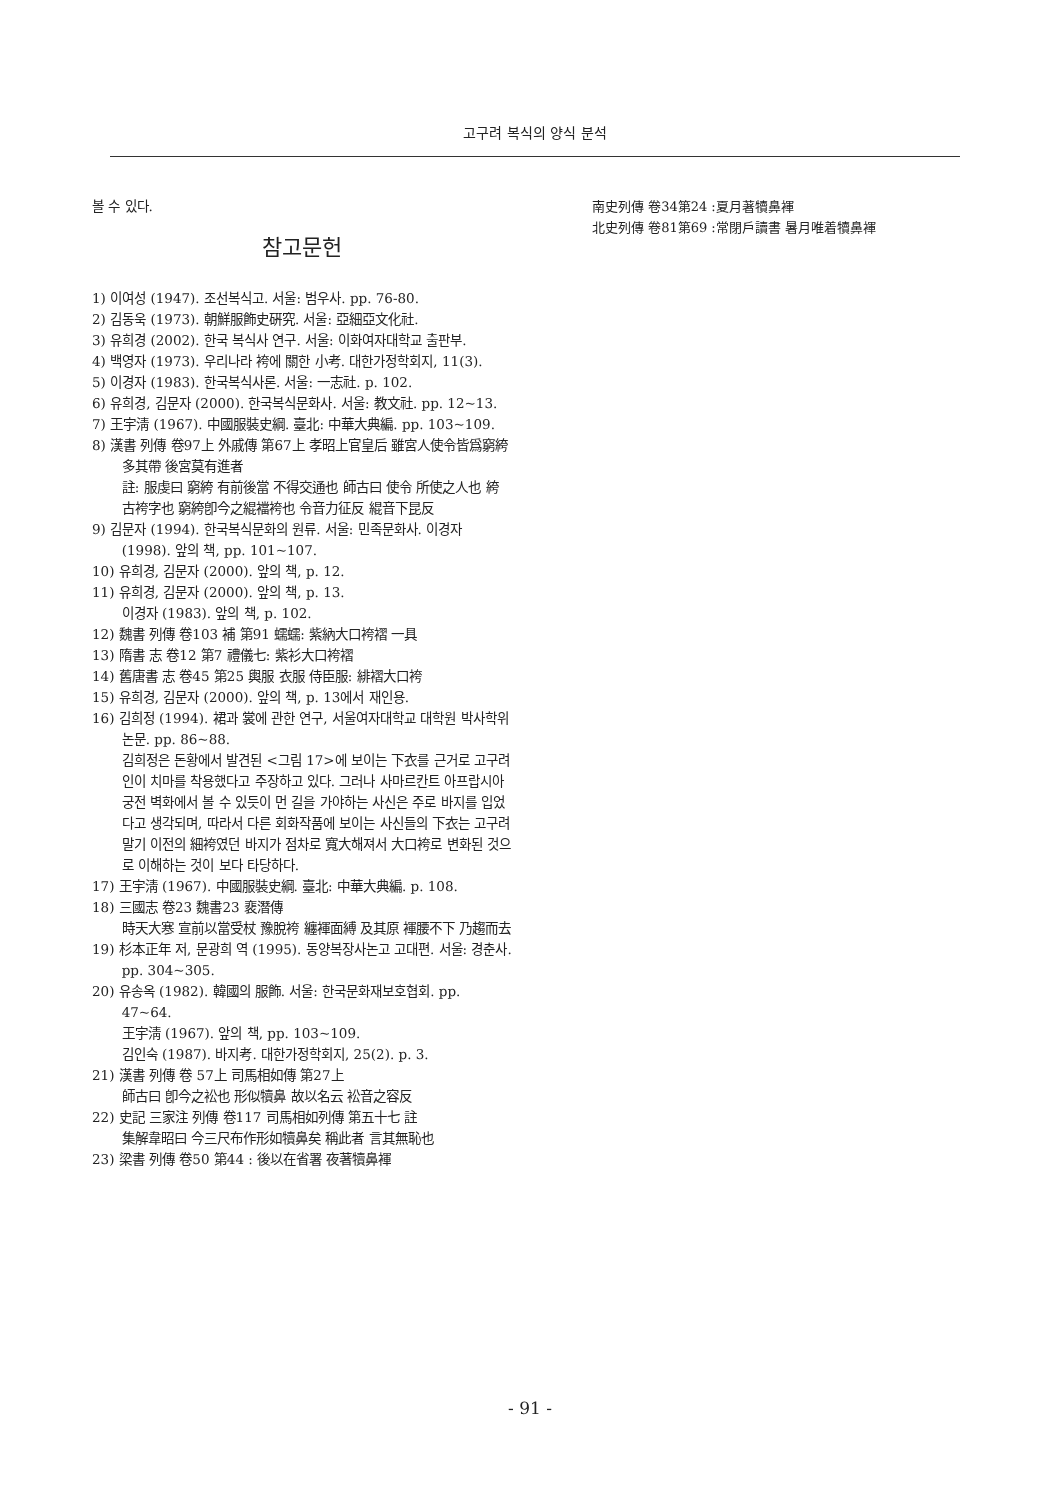고구려 복식의 양식 분석
볼 수 있다.
참고문헌
1) 이여성 (1947). 조선복식고. 서울: 범우사. pp. 76-80.
2) 김동욱 (1973). 朝鮮服飾史硏究. 서울: 亞細亞文化社.
3) 유희경 (2002). 한국 복식사 연구. 서울: 이화여자대학교 출판부.
4) 백영자 (1973). 우리나라 袴에 關한 小考. 대한가정학회지, 11(3).
5) 이경자 (1983). 한국복식사론. 서울: 一志社. p. 102.
6) 유희경, 김문자 (2000). 한국복식문화사. 서울: 教文社. pp. 12~13.
7) 王宇淸 (1967). 中國服裝史綱. 臺北: 中華大典編. pp. 103~109.
8) 漢書 列傳 卷97上 外戚傳 第67上 孝昭上官皇后 雖宮人使令皆爲窮絝 多其帶 後宮莫有進者
註: 服虔曰 窮絝 有前後當 不得交通也 師古曰 使令 所使之人也 絝 古袴字也 窮絝卽今之緄襠袴也 令音力征反 緄音下昆反
9) 김문자 (1994). 한국복식문화의 원류. 서울: 민족문화사. 이경자 (1998). 앞의 책, pp. 101~107.
10) 유희경, 김문자 (2000). 앞의 책, p. 12.
11) 유희경, 김문자 (2000). 앞의 책, p. 13.
이경자 (1983). 앞의 책, p. 102.
12) 魏書 列傳 卷103 補 第91 蠕蠕: 紫納大口袴褶 一具
13) 隋書 志 卷12 第7 禮儀七: 紫衫大口袴褶
14) 舊唐書 志 卷45 第25 輿服 衣服 侍臣服: 緋褶大口袴
15) 유희경, 김문자 (2000). 앞의 책, p. 13에서 재인용.
16) 김희정 (1994). 裙과 裳에 관한 연구, 서울여자대학교 대학원 박사학위논문. pp. 86~88.
김희정은 돈황에서 발견된 <그림 17>에 보이는 下衣를 근거로 고구려인이 치마를 착용했다고 주장하고 있다. 그러나 사마르칸트 아프랍시아 궁전 벽화에서 볼 수 있듯이 먼 길을 가야하는 사신은 주로 바지를 입었다고 생각되며, 따라서 다른 회화작품에 보이는 사신들의 下衣는 고구려 말기 이전의 細袴였던 바지가 점차로 寬大해져서 大口袴로 변화된 것으로 이해하는 것이 보다 타당하다.
17) 王宇淸 (1967). 中國服裝史綱. 臺北: 中華大典編. p. 108.
18) 三國志 卷23 魏書23 裵潛傳
時天大寒 宣前以當受杖 豫脫袴 纏褌面縛 及其原 褌腰不下 乃趨而去
19) 杉本正年 저, 문광희 역 (1995). 동양복장사논고 고대편. 서울: 경춘사. pp. 304~305.
20) 유송옥 (1982). 韓國의 服飾. 서울: 한국문화재보호협회. pp. 47~64.
王宇淸 (1967). 앞의 책, pp. 103~109.
김인숙 (1987). 바지考. 대한가정학회지, 25(2). p. 3.
21) 漢書 列傳 卷 57上 司馬相如傳 第27上
師古曰 卽今之衳也 形似犢鼻 故以名云 衳音之容反
22) 史記 三家注 列傳 卷117 司馬相如列傳 第五十七 註
集解韋昭曰 今三尺布作形如犢鼻矣 稱此者 言其無恥也
23) 梁書 列傳 卷50 第44 : 後以在省署 夜著犢鼻褌
南史列傳 卷34第24 :夏月著犢鼻褌
北史列傳 卷81第69 :常閉戶讀書 暑月唯着犢鼻褌
- 91 -